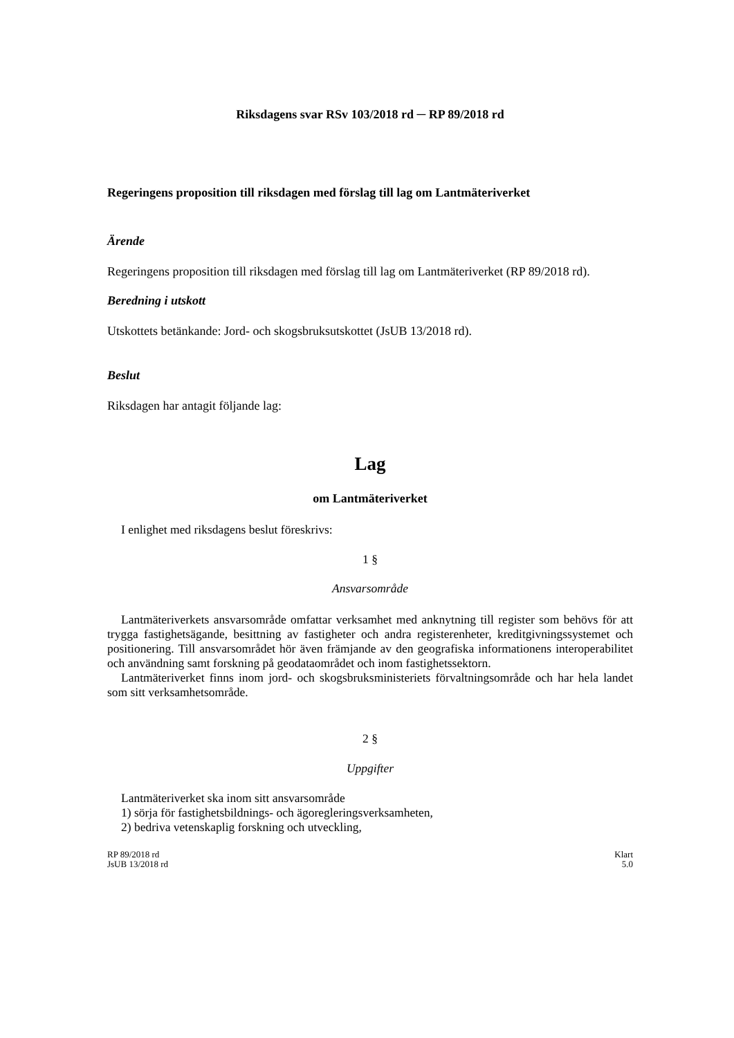Riksdagens svar RSv 103/2018 rd ─ RP 89/2018 rd
Regeringens proposition till riksdagen med förslag till lag om Lantmäteriverket
Ärende
Regeringens proposition till riksdagen med förslag till lag om Lantmäteriverket (RP 89/2018 rd).
Beredning i utskott
Utskottets betänkande: Jord- och skogsbruksutskottet (JsUB 13/2018 rd).
Beslut
Riksdagen har antagit följande lag:
Lag
om Lantmäteriverket
I enlighet med riksdagens beslut föreskrivs:
1 §
Ansvarsområde
Lantmäteriverkets ansvarsområde omfattar verksamhet med anknytning till register som behövs för att trygga fastighetsägande, besittning av fastigheter och andra registerenheter, kreditgivningssystemet och positionering. Till ansvarsområdet hör även främjande av den geografiska informationens interoperabilitet och användning samt forskning på geodataområdet och inom fastighetssektorn.
Lantmäteriverket finns inom jord- och skogsbruksministeriets förvaltningsområde och har hela landet som sitt verksamhetsområde.
2 §
Uppgifter
Lantmäteriverket ska inom sitt ansvarsområde
1) sörja för fastighetsbildnings- och ägoregleringsverksamheten,
2) bedriva vetenskaplig forskning och utveckling,
RP 89/2018 rd
JsUB 13/2018 rd Klart
5.0